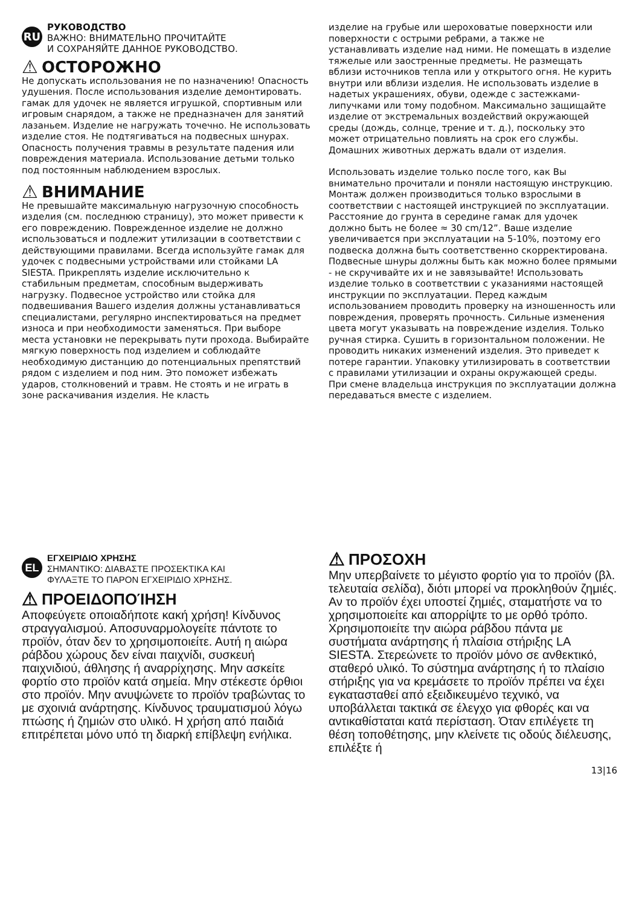RU
РУКОВОДСТВО
ВАЖНО: ВНИМАТЕЛЬНО ПРОЧИТАЙТЕ
И СОХРАНЯЙТЕ ДАННОЕ РУКОВОДСТВО.
⚠ ОСТОРОЖНО
Не допускать использования не по назначению! Опасность удушения. После использования изделие демонтировать. гамак для удочек не является игрушкой, спортивным или игровым снарядом, а также не предназначен для занятий лазаньем. Изделие не нагружать точечно. Не использовать изделие стоя. Не подтягиваться на подвесных шнурах. Опасность получения травмы в результате падения или повреждения материала. Использование детьми только под постоянным наблюдением взрослых.
⚠ ВНИМАНИЕ
Не превышайте максимальную нагрузочную способность изделия (см. последнюю страницу), это может привести к его повреждению. Поврежденное изделие не должно использоваться и подлежит утилизации в соответствии с действующими правилами. Всегда используйте гамак для удочек с подвесными устройствами или стойками LA SIESTA. Прикреплять изделие исключительно к стабильным предметам, способным выдерживать нагрузку. Подвесное устройство или стойка для подвешивания Вашего изделия должны устанавливаться специалистами, регулярно инспектироваться на предмет износа и при необходимости заменяться. При выборе места установки не перекрывать пути прохода. Выбирайте мягкую поверхность под изделием и соблюдайте необходимую дистанцию до потенциальных препятствий рядом с изделием и под ним. Это поможет избежать ударов, столкновений и травм. Не стоять и не играть в зоне раскачивания изделия. Не класть
изделие на грубые или шероховатые поверхности или поверхности с острыми ребрами, а также не устанавливать изделие над ними. Не помещать в изделие тяжелые или заостренные предметы. Не размещать вблизи источников тепла или у открытого огня. Не курить внутри или вблизи изделия. Не использовать изделие в надетых украшениях, обуви, одежде с застежками-липучками или тому подобном. Максимально защищайте изделие от экстремальных воздействий окружающей среды (дождь, солнце, трение и т. д.), поскольку это может отрицательно повлиять на срок его службы. Домашних животных держать вдали от изделия.
Использовать изделие только после того, как Вы внимательно прочитали и поняли настоящую инструкцию. Монтаж должен производиться только взрослыми в соответствии с настоящей инструкцией по эксплуатации. Расстояние до грунта в середине гамак для удочек должно быть не более ≈ 30 cm/12”. Ваше изделие увеличивается при эксплуатации на 5-10%, поэтому его подвеска должна быть соответственно скорректирована. Подвесные шнуры должны быть как можно более прямыми - не скручивайте их и не завязывайте! Использовать изделие только в соответствии с указаниями настоящей инструкции по эксплуатации. Перед каждым использованием проводить проверку на изношенность или повреждения, проверять прочность. Сильные изменения цвета могут указывать на повреждение изделия. Только ручная стирка. Сушить в горизонтальном положении. Не проводить никаких изменений изделия. Это приведет к потере гарантии. Упаковку утилизировать в соответствии с правилами утилизации и охраны окружающей среды. При смене владельца инструкция по эксплуатации должна передаваться вместе с изделием.
EL
ΕΓΧΕΙΡΙΔΙΟ ΧΡΗΣΗΣ
ΣΗΜΑΝΤΙΚΟ: ΔΙΑΒΑΣΤΕ ΠΡΟΣΕΚΤΙΚΑ ΚΑΙ
ΦΥΛΑΞΤΕ ΤΟ ΠΑΡΟΝ ΕΓΧΕΙΡΙΔΙΟ ΧΡΗΣΗΣ.
⚠ ΠΡΟΕΙΔΟΠΟΊΗΣΗ
Αποφεύγετε οποιαδήποτε κακή χρήση! Κίνδυνος στραγγαλισμού. Αποσυναρμολογείτε πάντοτε το προϊόν, όταν δεν το χρησιμοποιείτε. Αυτή η αιώρα ράβδου χώρους δεν είναι παιχνίδι, συσκευή παιχνιδιού, άθλησης ή αναρρίχησης. Μην ασκείτε φορτίο στο προϊόν κατά σημεία. Μην στέκεστε όρθιοι στο προϊόν. Μην ανυψώνετε το προϊόν τραβώντας το με σχοινιά ανάρτησης. Κίνδυνος τραυματισμού λόγω πτώσης ή ζημιών στο υλικό. Η χρήση από παιδιά επιτρέπεται μόνο υπό τη διαρκή επίβλεψη ενήλικα.
⚠ ΠΡΟΣΟΧΗ
Μην υπερβαίνετε το μέγιστο φορτίο για το προϊόν (βλ. τελευταία σελίδα), διότι μπορεί να προκληθούν ζημιές. Αν το προϊόν έχει υποστεί ζημιές, σταματήστε να το χρησιμοποιείτε και απορρίψτε το με ορθό τρόπο. Χρησιμοποιείτε την αιώρα ράβδου πάντα με συστήματα ανάρτησης ή πλαίσια στήριξης LA SIESTA. Στερεώνετε το προϊόν μόνο σε ανθεκτικό, σταθερό υλικό. Το σύστημα ανάρτησης ή το πλαίσιο στήριξης για να κρεμάσετε το προϊόν πρέπει να έχει εγκατασταθεί από εξειδικευμένο τεχνικό, να υποβάλλεται τακτικά σε έλεγχο για φθορές και να αντικαθίσταται κατά περίσταση. Όταν επιλέγετε τη θέση τοποθέτησης, μην κλείνετε τις οδούς διέλευσης, επιλέξτε ή
13|16